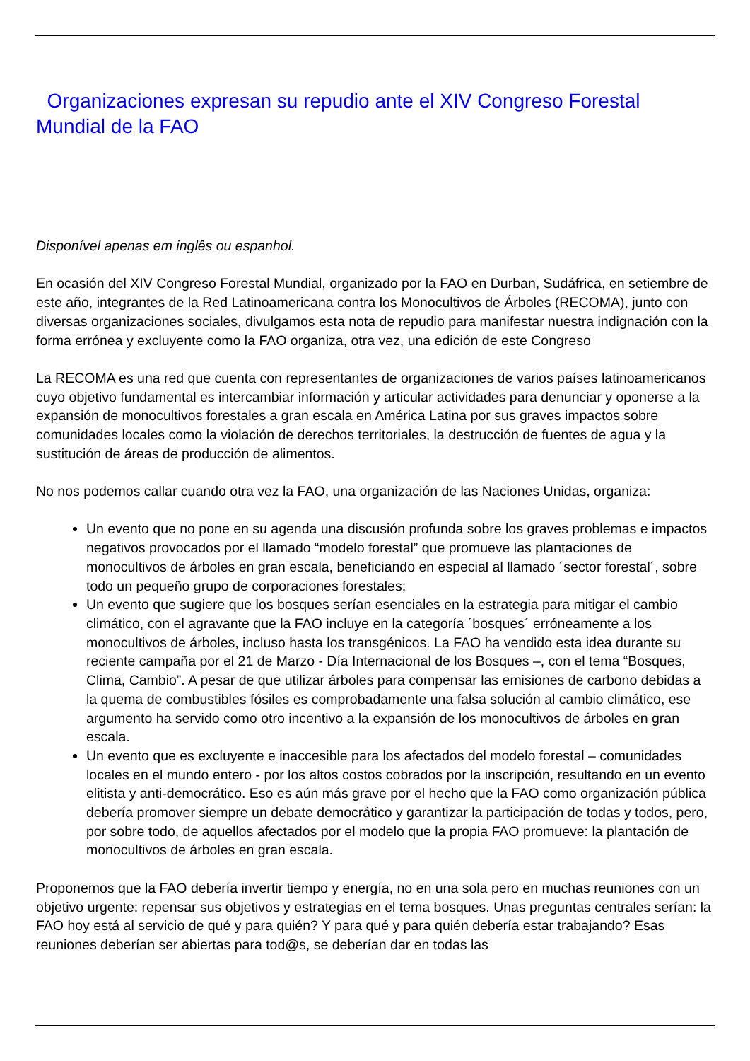Organizaciones expresan su repudio ante el XIV Congreso Forestal Mundial de la FAO
Disponível apenas em inglês ou espanhol.
En ocasión del XIV Congreso Forestal Mundial, organizado por la FAO en Durban, Sudáfrica, en setiembre de este año, integrantes de la Red Latinoamericana contra los Monocultivos de Árboles (RECOMA), junto con diversas organizaciones sociales, divulgamos esta nota de repudio para manifestar nuestra indignación con la forma errónea y excluyente como la FAO organiza, otra vez, una edición de este Congreso
La RECOMA es una red que cuenta con representantes de organizaciones de varios países latinoamericanos cuyo objetivo fundamental es intercambiar información y articular actividades para denunciar y oponerse a la expansión de monocultivos forestales a gran escala en América Latina por sus graves impactos sobre comunidades locales como la violación de derechos territoriales, la destrucción de fuentes de agua y la sustitución de áreas de producción de alimentos.
No nos podemos callar cuando otra vez la FAO, una organización de las Naciones Unidas, organiza:
Un evento que no pone en su agenda una discusión profunda sobre los graves problemas e impactos negativos provocados por el llamado “modelo forestal” que promueve las plantaciones de monocultivos de árboles en gran escala, beneficiando en especial al llamado ´sector forestal´, sobre todo un pequeño grupo de corporaciones forestales;
Un evento que sugiere que los bosques serían esenciales en la estrategia para mitigar el cambio climático, con el agravante que la FAO incluye en la categoría ´bosques´ erróneamente a los monocultivos de árboles, incluso hasta los transgénicos. La FAO ha vendido esta idea durante su reciente campaña por el 21 de Marzo - Día Internacional de los Bosques –, con el tema “Bosques, Clima, Cambio”. A pesar de que utilizar árboles para compensar las emisiones de carbono debidas a la quema de combustibles fósiles es comprobadamente una falsa solución al cambio climático, ese argumento ha servido como otro incentivo a la expansión de los monocultivos de árboles en gran escala.
Un evento que es excluyente e inaccesible para los afectados del modelo forestal – comunidades locales en el mundo entero - por los altos costos cobrados por la inscripción, resultando en un evento elitista y anti-democrático. Eso es aún más grave por el hecho que la FAO como organización pública debería promover siempre un debate democrático y garantizar la participación de todas y todos, pero, por sobre todo, de aquellos afectados por el modelo que la propia FAO promueve: la plantación de monocultivos de árboles en gran escala.
Proponemos que la FAO debería invertir tiempo y energía, no en una sola pero en muchas reuniones con un objetivo urgente: repensar sus objetivos y estrategias en el tema bosques. Unas preguntas centrales serían: la FAO hoy está al servicio de qué y para quién? Y para qué y para quién debería estar trabajando? Esas reuniones deberían ser abiertas para tod@s, se deberían dar en todas las